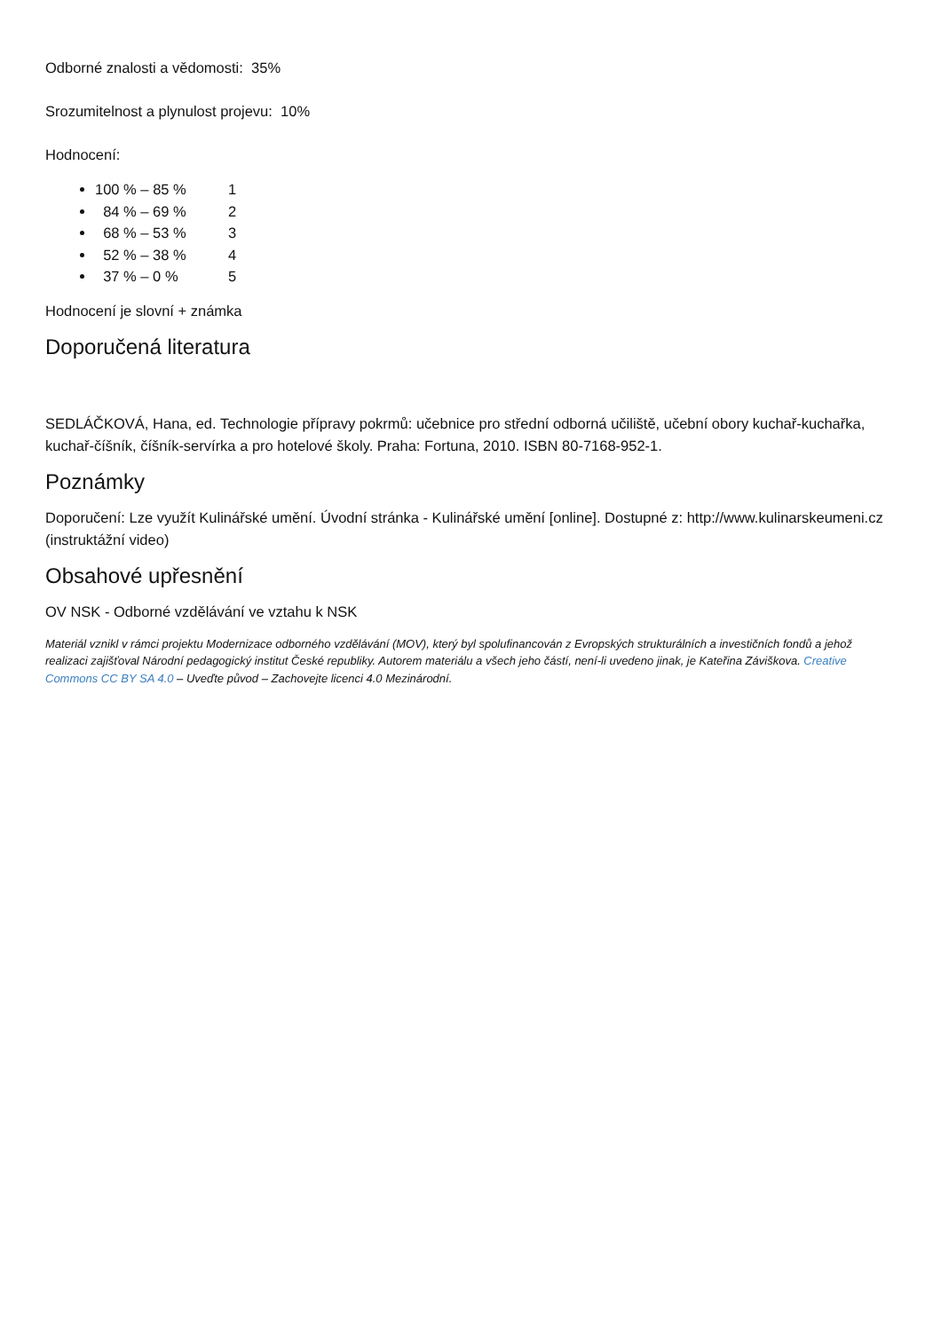Odborné znalosti a vědomosti: 35%
Srozumitelnost a plynulost projevu: 10%
Hodnocení:
100 % – 85 % 1
84 % – 69 % 2
68 % – 53 % 3
52 % – 38 % 4
37 % – 0 % 5
Hodnocení je slovní + známka
Doporučená literatura
SEDLÁČKOVÁ, Hana, ed. Technologie přípravy pokrmů: učebnice pro střední odborná učiliště, učební obory kuchař-kuchařka, kuchař-číšník, číšník-servírka a pro hotelové školy. Praha: Fortuna, 2010. ISBN 80-7168-952-1.
Poznámky
Doporučení: Lze využít Kulinářské umění. Úvodní stránka - Kulinářské umění [online]. Dostupné z: http://www.kulinarskeumeni.cz (instruktážní video)
Obsahové upřesnění
OV NSK - Odborné vzdělávání ve vztahu k NSK
Materiál vznikl v rámci projektu Modernizace odborného vzdělávání (MOV), který byl spolufinancován z Evropských strukturálních a investičních fondů a jehož realizaci zajišťoval Národní pedagogický institut České republiky. Autorem materiálu a všech jeho částí, není-li uvedeno jinak, je Kateřina Záviškova. Creative Commons CC BY SA 4.0 – Uveďte původ – Zachovejte licenci 4.0 Mezinárodní.